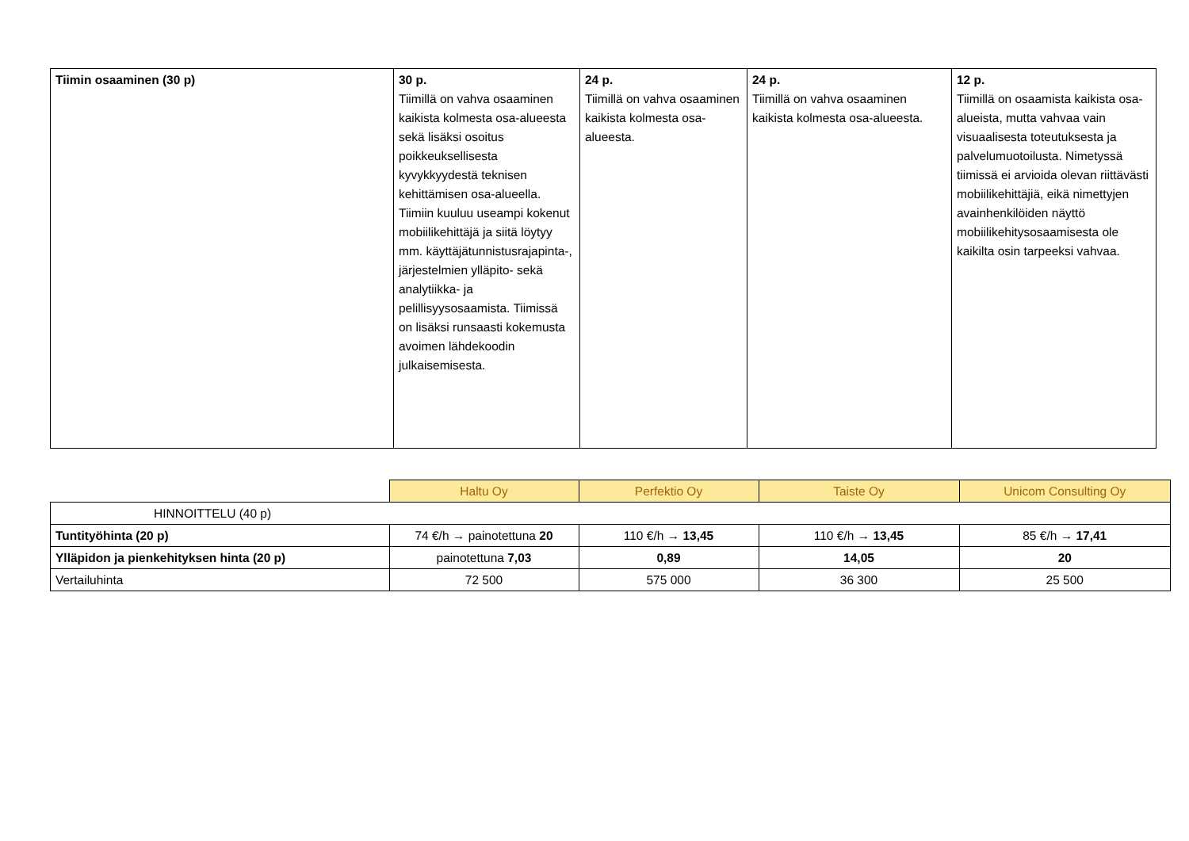| Tiimin osaaminen (30 p) | 30 p. Tiimillä on vahva osaaminen kaikista kolmesta osa-alueesta sekä lisäksi osoitus poikkeuksellisesta kyvykkyydestä teknisen kehittämisen osa-alueella. Tiimiin kuuluu useampi kokenut mobiilikehittäjä ja siitä löytyy mm. käyttäjätunnistusrajapinta-, järjestelmien ylläpito- sekä analytiikka- ja pelillisyysosaamista. Tiimissä on lisäksi runsaasti kokemusta avoimen lähdekoodin julkaisemisesta. | 24 p. Tiimillä on vahva osaaminen kaikista kolmesta osa-alueesta. | 24 p. Tiimillä on vahva osaaminen kaikista kolmesta osa-alueesta. | 12 p. Tiimillä on osaamista kaikista osa-alueista, mutta vahvaa vain visuaalisesta toteutuksesta ja palvelumuotoilusta. Nimetyssä tiimissä ei arvioida olevan riittävästi mobiilikehittäjiä, eikä nimettyjen avainhenkilöiden näyttö mobiilikehitysosaamisesta ole kaikilta osin tarpeeksi vahvaa. |
| | Haltu Oy | Perfektio Oy | Taiste Oy | Unicom Consulting Oy |
| HINNOITTELU (40 p) | | | | |
| Tuntityöhinta (20 p) | 74 €/h → painotettuna 20 | 110 €/h → 13,45 | 110 €/h → 13,45 | 85 €/h → 17,41 |
| Ylläpidon ja pienkehityksen hinta (20 p) | painotettuna 7,03 | 0,89 | 14,05 | 20 |
| Vertailuhinta | 72 500 | 575 000 | 36 300 | 25 500 |